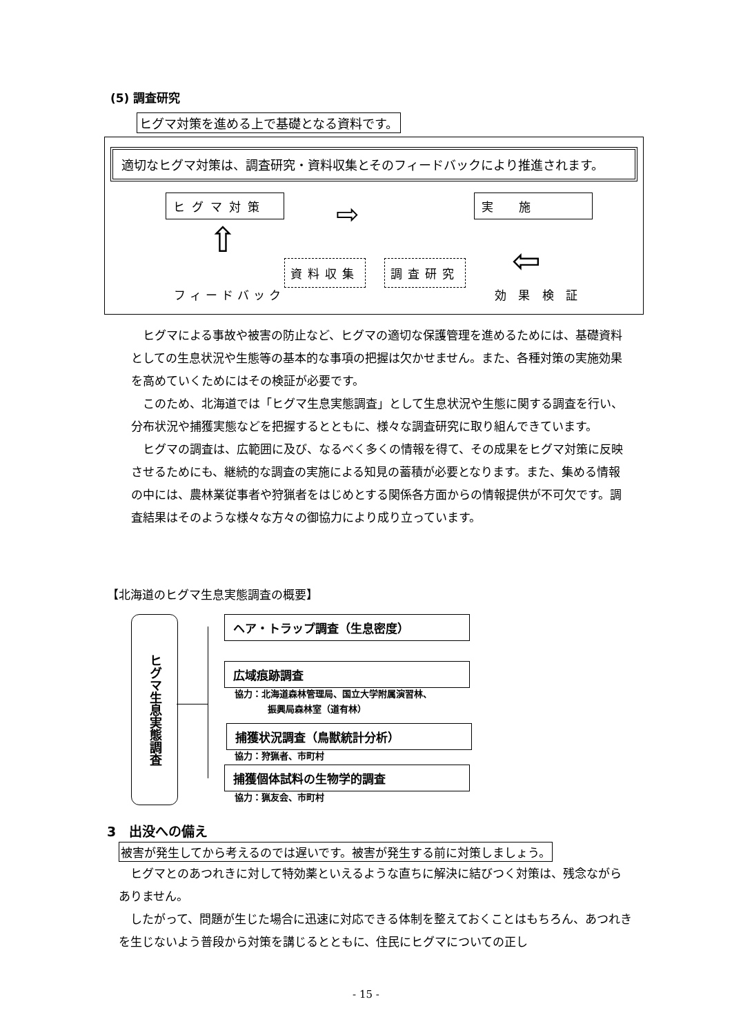(5) 調査研究
ヒグマ対策を進める上で基礎となる資料です。
適切なヒグマ対策は、調査研究・資料収集とそのフィードバックにより推進されます。
ヒグマ対策 ⇨ 実　施
⇧
⇦
資料収集 調査研究
フィードバック 効 果 検 証
ヒグマによる事故や被害の防止など、ヒグマの適切な保護管理を進めるためには、基礎資料としての生息状況や生態等の基本的な事項の把握は欠かせません。また、各種対策の実施効果を高めていくためにはその検証が必要です。
このため、北海道では「ヒグマ生息実態調査」として生息状況や生態に関する調査を行い、分布状況や捕獲実態などを把握するとともに、様々な調査研究に取り組んできています。
ヒグマの調査は、広範囲に及び、なるべく多くの情報を得て、その成果をヒグマ対策に反映させるためにも、継続的な調査の実施による知見の蓄積が必要となります。また、集める情報の中には、農林業従事者や狩猟者をはじめとする関係各方面からの情報提供が不可欠です。調査結果はそのような様々な方々の御協力により成り立っています。
【北海道のヒグマ生息実態調査の概要】
ヒグマ生息実態調査
ヘア・トラップ調査（生息密度）
広域痕跡調査
協力：北海道森林管理局、国立大学附属演習林、
振興局森林室（道有林）
捕獲状況調査（鳥獣統計分析）
協力：狩猟者、市町村
捕獲個体試料の生物学的調査
協力：猟友会、市町村
3　出没への備え
被害が発生してから考えるのでは遅いです。被害が発生する前に対策しましょう。
ヒグマとのあつれきに対して特効薬といえるような直ちに解決に結びつく対策は、残念ながらありません。
したがって、問題が生じた場合に迅速に対応できる体制を整えておくことはもちろん、あつれきを生じないよう普段から対策を講じるとともに、住民にヒグマについての正し
- 15 -